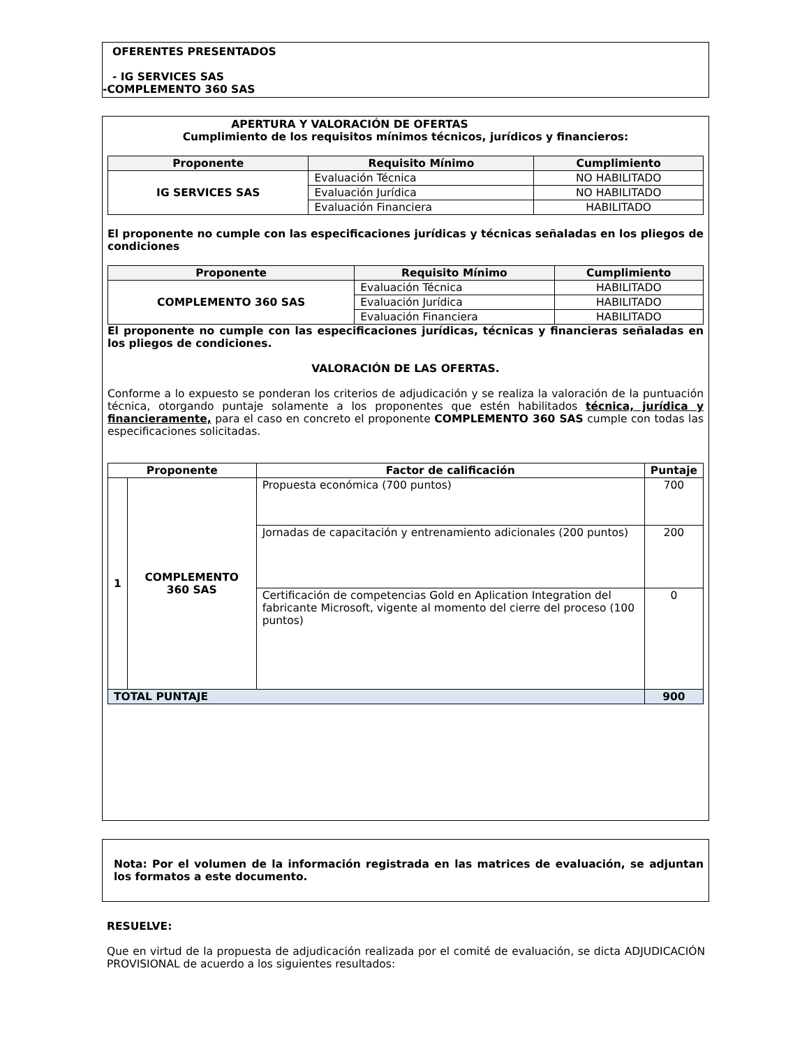OFERENTES PRESENTADOS
- IG SERVICES SAS
-COMPLEMENTO 360 SAS
APERTURA Y VALORACIÓN DE OFERTAS
Cumplimiento de los requisitos mínimos técnicos, jurídicos y financieros:
| Proponente | Requisito Mínimo | Cumplimiento |
| --- | --- | --- |
| IG SERVICES SAS | Evaluación Técnica | NO HABILITADO |
| | Evaluación Jurídica | NO HABILITADO |
| | Evaluación Financiera | HABILITADO |
El proponente no cumple con las especificaciones jurídicas y técnicas señaladas en los pliegos de condiciones
| Proponente | Requisito Mínimo | Cumplimiento |
| --- | --- | --- |
| COMPLEMENTO 360 SAS | Evaluación Técnica | HABILITADO |
| | Evaluación Jurídica | HABILITADO |
| | Evaluación Financiera | HABILITADO |
El proponente no cumple con las especificaciones jurídicas, técnicas y financieras señaladas en los pliegos de condiciones.
VALORACIÓN DE LAS OFERTAS.
Conforme a lo expuesto se ponderan los criterios de adjudicación y se realiza la valoración de la puntuación técnica, otorgando puntaje solamente a los proponentes que estén habilitados técnica, jurídica y financieramente, para el caso en concreto el proponente COMPLEMENTO 360 SAS cumple con todas las especificaciones solicitadas.
| Proponente | | Factor de calificación | Puntaje |
| --- | --- | --- | --- |
| 1 | COMPLEMENTO 360 SAS | Propuesta económica (700 puntos) | 700 |
| | | Jornadas de capacitación y entrenamiento adicionales (200 puntos) | 200 |
| | | Certificación de competencias Gold en Aplication Integration del fabricante Microsoft, vigente al momento del cierre del proceso (100 puntos) | 0 |
| TOTAL PUNTAJE | | | 900 |
Nota: Por el volumen de la información registrada en las matrices de evaluación, se adjuntan los formatos a este documento.
RESUELVE:
Que en virtud de la propuesta de adjudicación realizada por el comité de evaluación, se dicta ADJUDICACIÓN PROVISIONAL de acuerdo a los siguientes resultados: